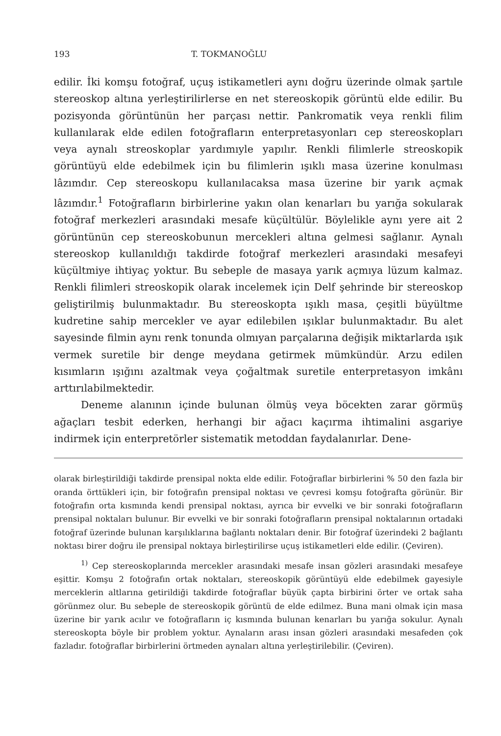193 T. TOKMANOĞLU
edilir. İki komşu fotoğraf, uçuş istikametleri aynı doğru üzerinde olmak şartıle stereoskop altına yerleştirilirlerse en net stereoskopik görüntü elde edilir. Bu pozisyonda görüntünün her parçası nettir. Pankromatik veya renkli filim kullanılarak elde edilen fotoğrafların enterpretasyonları cep stereoskopları veya aynalı streoskoplar yardımıyle yapılır. Renkli filimlerle streoskopik görüntüyü elde edebilmek için bu filimlerin ışıklı masa üzerine konulması lâzımdır. Cep stereoskopu kullanılacaksa masa üzerine bir yarık açmak lâzımdır.<sup>1</sup> Fotoğrafların birbirlerine yakın olan kenarları bu yarığa sokularak fotoğraf merkezleri arasındaki mesafe küçültülür. Böylelikle aynı yere ait 2 görüntünün cep stereoskobunun mercekleri altına gelmesi sağlanır. Aynalı stereoskop kullanıldığı takdirde fotoğraf merkezleri arasındaki mesafeyi küçültmiye ihtiyaç yoktur. Bu sebeple de masaya yarık açmıya lüzum kalmaz. Renkli filimleri streoskopik olarak incelemek için Delf şehrinde bir stereoskop geliştirilmiş bulunmaktadır. Bu stereoskopta ışıklı masa, çeşitli büyültme kudretine sahip mercekler ve ayar edilebilen ışıklar bulunmaktadır. Bu alet sayesinde filmin aynı renk tonunda olmıyan parçalarına değişik miktarlarda ışık vermek suretile bir denge meydana getirmek mümkündür. Arzu edilen kısımların ışığını azaltmak veya çoğaltmak suretile enterpretasyon imkânı arttırılabilmektedir.
Deneme alanının içinde bulunan ölmüş veya böcekten zarar görmüş ağaçları tesbit ederken, herhangi bir ağacı kaçırma ihtimalini asgariye indirmek için enterpretörler sistematik metoddan faydalanırlar. Dene-
olarak birleştirildiği takdirde prensipal nokta elde edilir. Fotoğraflar birbirlerini % 50 den fazla bir oranda örttükleri için, bir fotoğrafın prensipal noktası ve çevresi komşu fotoğrafta görünür. Bir fotoğrafın orta kısmında kendi prensipal noktası, ayrıca bir evvelki ve bir sonraki fotoğrafların prensipal noktaları bulunur. Bir evvelki ve bir sonraki fotoğrafların prensipal noktalarının ortadaki fotoğraf üzerinde bulunan karşılıklarına bağlantı noktaları denir. Bir fotoğraf üzerindeki 2 bağlantı noktası birer doğru ile prensipal noktaya birleştirilirse uçuş istikametleri elde edilir. (Çeviren).
<sup>1)</sup> Cep stereoskoplarında mercekler arasındaki mesafe insan gözleri arasındaki mesafeye eşittir. Komşu 2 fotoğrafın ortak noktaları, stereoskopik görüntüyü elde edebilmek gayesiyle merceklerin altlarına getirildiği takdirde fotoğraflar büyük çapta birbirini örter ve ortak saha görünmez olur. Bu sebeple de stereoskopik görüntü de elde edilmez. Buna mani olmak için masa üzerine bir yarık acılır ve fotoğrafların iç kısmında bulunan kenarları bu yarığa sokulur. Aynalı stereoskopta böyle bir problem yoktur. Aynaların arası insan gözleri arasındaki mesafeden çok fazladır. fotoğraflar birbirlerini örtmeden aynaları altına yerleştirilebilir. (Çeviren).